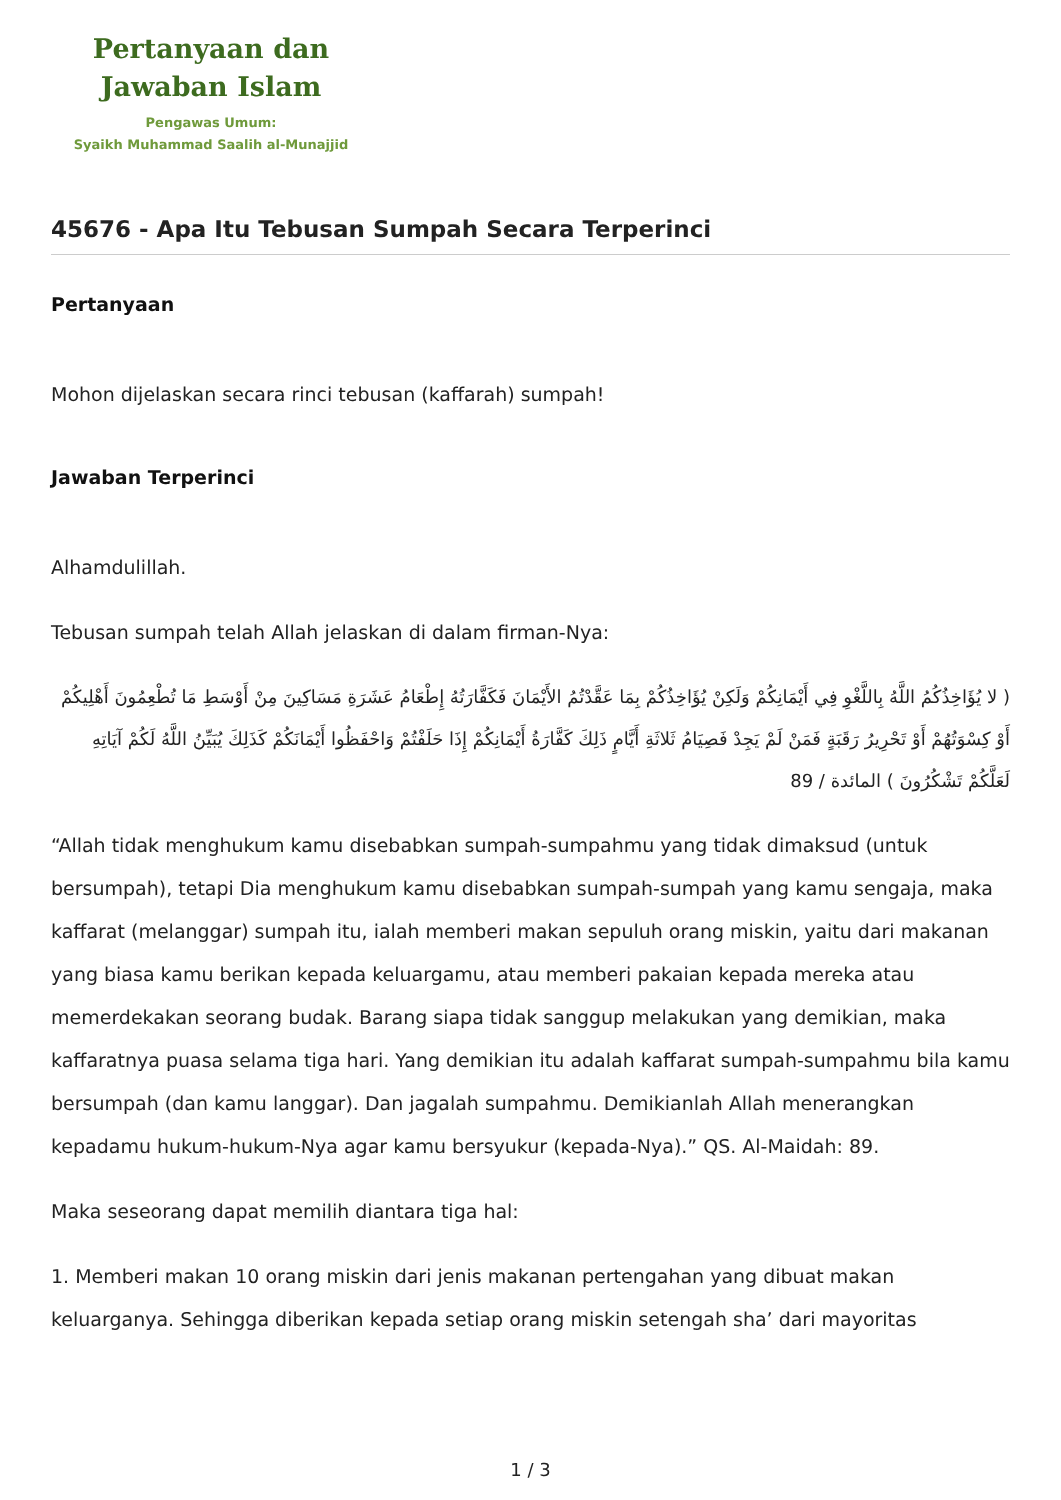Pertanyaan dan
Jawaban Islam
Pengawas Umum:
Syaikh Muhammad Saalih al-Munajjid
45676 - Apa Itu Tebusan Sumpah Secara Terperinci
Pertanyaan
Mohon dijelaskan secara rinci tebusan (kaffarah) sumpah!
Jawaban Terperinci
Alhamdulillah.
Tebusan sumpah telah Allah jelaskan di dalam firman-Nya:
( لا يُؤَاخِذُكُمُ اللَّهُ بِاللَّغْوِ فِي أَيْمَانِكُمْ وَلَكِنْ يُؤَاخِذُكُمْ بِمَا عَقَّدْتُمُ الأَيْمَانَ فَكَفَّارَتُهُ إِطْعَامُ عَشَرَةِ مَسَاكِينَ مِنْ أَوْسَطِ مَا تُطْعِمُونَ أَهْلِيكُمْ أَوْ كِسْوَتُهُمْ أَوْ تَحْرِيرُ رَقَبَةٍ فَمَنْ لَمْ يَجِدْ فَصِيَامُ ثَلاثَةِ أَيَّامٍ ذَلِكَ كَفَّارَةُ أَيْمَانِكُمْ إِذَا حَلَفْتُمْ وَاحْفَظُوا أَيْمَانَكُمْ كَذَلِكَ يُبَيِّنُ اللَّهُ لَكُمْ آيَاتِهِ لَعَلَّكُمْ تَشْكُرُونَ ) المائدة / 89
“Allah tidak menghukum kamu disebabkan sumpah-sumpahmu yang tidak dimaksud (untuk bersumpah), tetapi Dia menghukum kamu disebabkan sumpah-sumpah yang kamu sengaja, maka kaffarat (melanggar) sumpah itu, ialah memberi makan sepuluh orang miskin, yaitu dari makanan yang biasa kamu berikan kepada keluargamu, atau memberi pakaian kepada mereka atau memerdekakan seorang budak. Barang siapa tidak sanggup melakukan yang demikian, maka kaffaratnya puasa selama tiga hari. Yang demikian itu adalah kaffarat sumpah-sumpahmu bila kamu bersumpah (dan kamu langgar). Dan jagalah sumpahmu. Demikianlah Allah menerangkan kepadamu hukum-hukum-Nya agar kamu bersyukur (kepada-Nya).” QS. Al-Maidah: 89.
Maka seseorang dapat memilih diantara tiga hal:
1. Memberi makan 10 orang miskin dari jenis makanan pertengahan yang dibuat makan keluarganya. Sehingga diberikan kepada setiap orang miskin setengah sha’ dari mayoritas
1 / 3